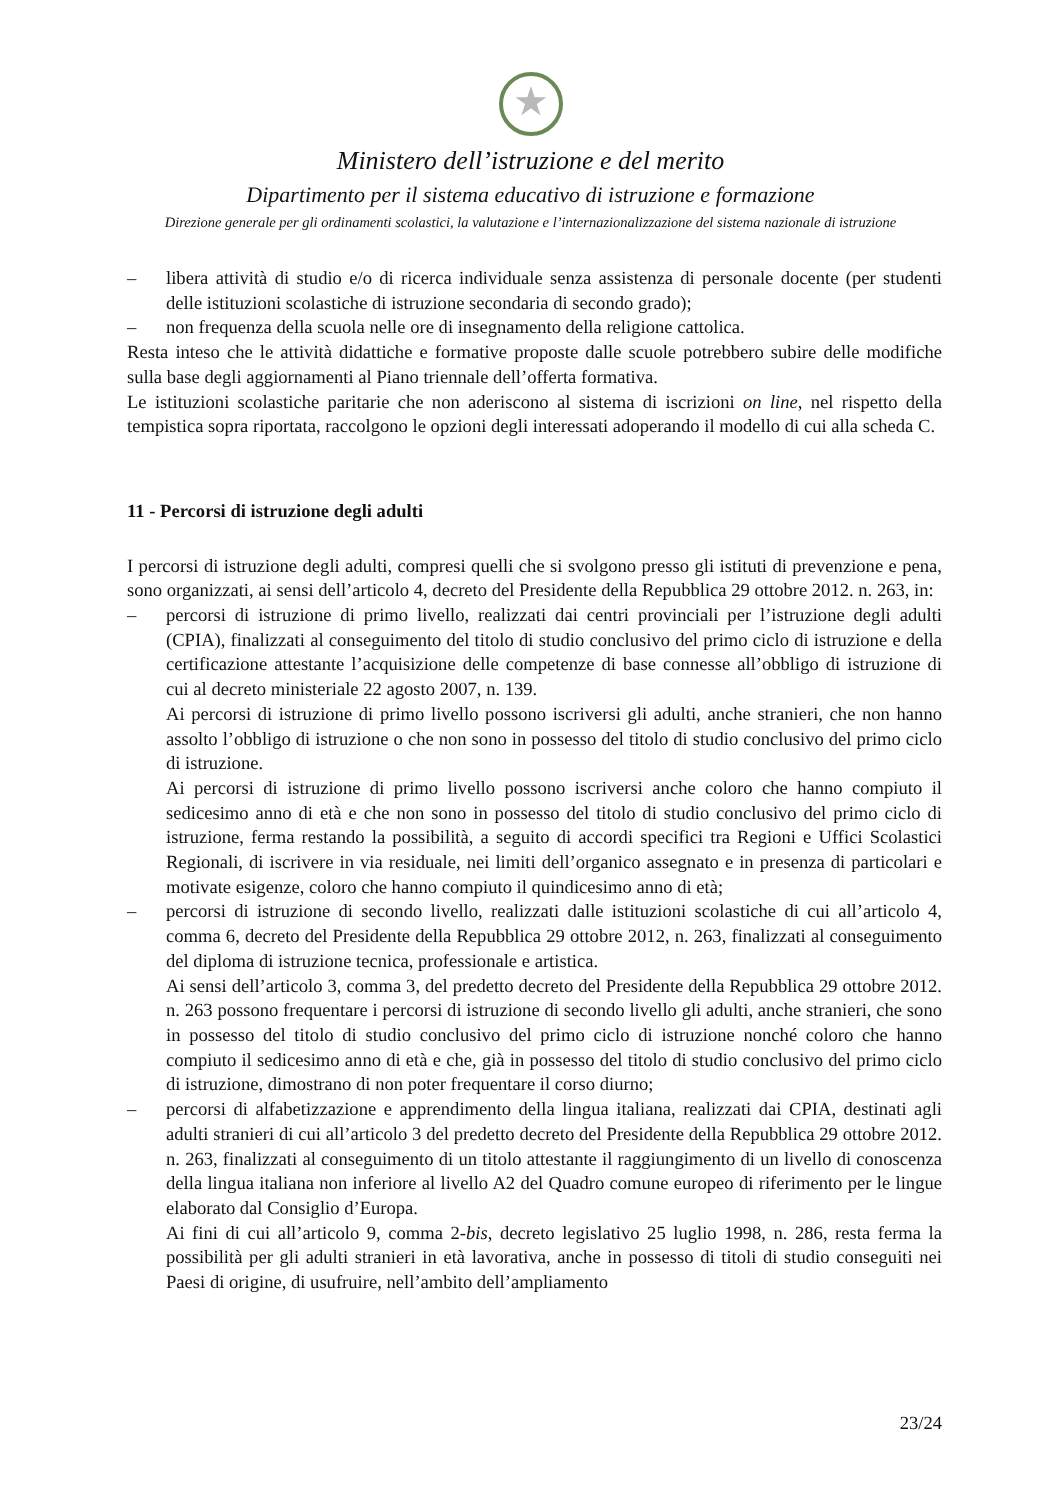★
Ministero dell’istruzione e del merito
Dipartimento per il sistema educativo di istruzione e formazione
Direzione generale per gli ordinamenti scolastici, la valutazione e l’internazionalizzazione del sistema nazionale di istruzione
– libera attività di studio e/o di ricerca individuale senza assistenza di personale docente (per studenti delle istituzioni scolastiche di istruzione secondaria di secondo grado);
– non frequenza della scuola nelle ore di insegnamento della religione cattolica.
Resta inteso che le attività didattiche e formative proposte dalle scuole potrebbero subire delle modifiche sulla base degli aggiornamenti al Piano triennale dell’offerta formativa.
Le istituzioni scolastiche paritarie che non aderiscono al sistema di iscrizioni on line, nel rispetto della tempistica sopra riportata, raccolgono le opzioni degli interessati adoperando il modello di cui alla scheda C.
11 - Percorsi di istruzione degli adulti
I percorsi di istruzione degli adulti, compresi quelli che si svolgono presso gli istituti di prevenzione e pena, sono organizzati, ai sensi dell’articolo 4, decreto del Presidente della Repubblica 29 ottobre 2012. n. 263, in:
– percorsi di istruzione di primo livello, realizzati dai centri provinciali per l’istruzione degli adulti (CPIA), finalizzati al conseguimento del titolo di studio conclusivo del primo ciclo di istruzione e della certificazione attestante l’acquisizione delle competenze di base connesse all’obbligo di istruzione di cui al decreto ministeriale 22 agosto 2007, n. 139.
Ai percorsi di istruzione di primo livello possono iscriversi gli adulti, anche stranieri, che non hanno assolto l’obbligo di istruzione o che non sono in possesso del titolo di studio conclusivo del primo ciclo di istruzione.
Ai percorsi di istruzione di primo livello possono iscriversi anche coloro che hanno compiuto il sedicesimo anno di età e che non sono in possesso del titolo di studio conclusivo del primo ciclo di istruzione, ferma restando la possibilità, a seguito di accordi specifici tra Regioni e Uffici Scolastici Regionali, di iscrivere in via residuale, nei limiti dell’organico assegnato e in presenza di particolari e motivate esigenze, coloro che hanno compiuto il quindicesimo anno di età;
– percorsi di istruzione di secondo livello, realizzati dalle istituzioni scolastiche di cui all’articolo 4, comma 6, decreto del Presidente della Repubblica 29 ottobre 2012, n. 263, finalizzati al conseguimento del diploma di istruzione tecnica, professionale e artistica.
Ai sensi dell’articolo 3, comma 3, del predetto decreto del Presidente della Repubblica 29 ottobre 2012. n. 263 possono frequentare i percorsi di istruzione di secondo livello gli adulti, anche stranieri, che sono in possesso del titolo di studio conclusivo del primo ciclo di istruzione nonché coloro che hanno compiuto il sedicesimo anno di età e che, già in possesso del titolo di studio conclusivo del primo ciclo di istruzione, dimostrano di non poter frequentare il corso diurno;
– percorsi di alfabetizzazione e apprendimento della lingua italiana, realizzati dai CPIA, destinati agli adulti stranieri di cui all’articolo 3 del predetto decreto del Presidente della Repubblica 29 ottobre 2012. n. 263, finalizzati al conseguimento di un titolo attestante il raggiungimento di un livello di conoscenza della lingua italiana non inferiore al livello A2 del Quadro comune europeo di riferimento per le lingue elaborato dal Consiglio d’Europa.
Ai fini di cui all’articolo 9, comma 2-bis, decreto legislativo 25 luglio 1998, n. 286, resta ferma la possibilità per gli adulti stranieri in età lavorativa, anche in possesso di titoli di studio conseguiti nei Paesi di origine, di usufruire, nell’ambito dell’ampliamento
23/24